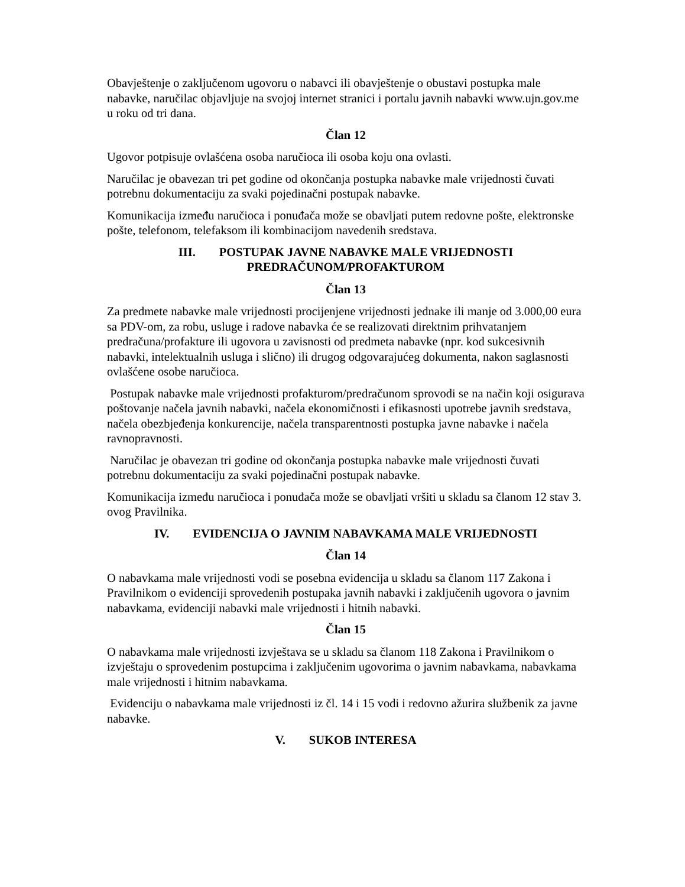Obavještenje o zaključenom ugovoru o nabavci ili obavještenje o obustavi postupka male nabavke, naručilac objavljuje na svojoj internet stranici i portalu javnih nabavki www.ujn.gov.me u roku od tri dana.
Član 12
Ugovor potpisuje ovlašćena osoba naručioca ili osoba koju ona ovlasti.
Naručilac je obavezan tri pet godine od okončanja postupka nabavke male vrijednosti čuvati potrebnu dokumentaciju za svaki pojedinačni postupak nabavke.
Komunikacija između naručioca i ponuđača može se obavljati putem redovne pošte, elektronske pošte, telefonom, telefaksom ili kombinacijom navedenih sredstava.
III. POSTUPAK JAVNE NABAVKE MALE VRIJEDNOSTI
PREDRAČUNOM/PROFAKTUROM
Član 13
Za predmete nabavke male vrijednosti procijenjene vrijednosti jednake ili manje od 3.000,00 eura sa PDV-om, za robu, usluge i radove nabavka će se realizovati direktnim prihvatanjem predračuna/profakture ili ugovora u zavisnosti od predmeta nabavke (npr. kod sukcesivnih nabavki, intelektualnih usluga i slično) ili drugog odgovarajućeg dokumenta, nakon saglasnosti ovlašćene osobe naručioca.
Postupak nabavke male vrijednosti profakturom/predračunom sprovodi se na način koji osigurava poštovanje načela javnih nabavki, načela ekonomičnosti i efikasnosti upotrebe javnih sredstava, načela obezbjeđenja konkurencije, načela transparentnosti postupka javne nabavke i načela ravnopravnosti.
Naručilac je obavezan tri godine od okončanja postupka nabavke male vrijednosti čuvati potrebnu dokumentaciju za svaki pojedinačni postupak nabavke.
Komunikacija između naručioca i ponuđača može se obavljati vršiti u skladu sa članom 12 stav 3. ovog Pravilnika.
IV. EVIDENCIJA O JAVNIM NABAVKAMA MALE VRIJEDNOSTI
Član 14
O nabavkama male vrijednosti vodi se posebna evidencija u skladu sa članom 117 Zakona i Pravilnikom o evidenciji sprovedenih postupaka javnih nabavki i zaključenih ugovora o javnim nabavkama, evidenciji nabavki male vrijednosti i hitnih nabavki.
Član 15
O nabavkama male vrijednosti izvještava se u skladu sa članom 118 Zakona i Pravilnikom o izvještaju o sprovedenim postupcima i zaključenim ugovorima o javnim nabavkama, nabavkama male vrijednosti i hitnim nabavkama.
Evidenciju o nabavkama male vrijednosti iz čl. 14 i 15 vodi i redovno ažurira službenik za javne nabavke.
V. SUKOB INTERESA